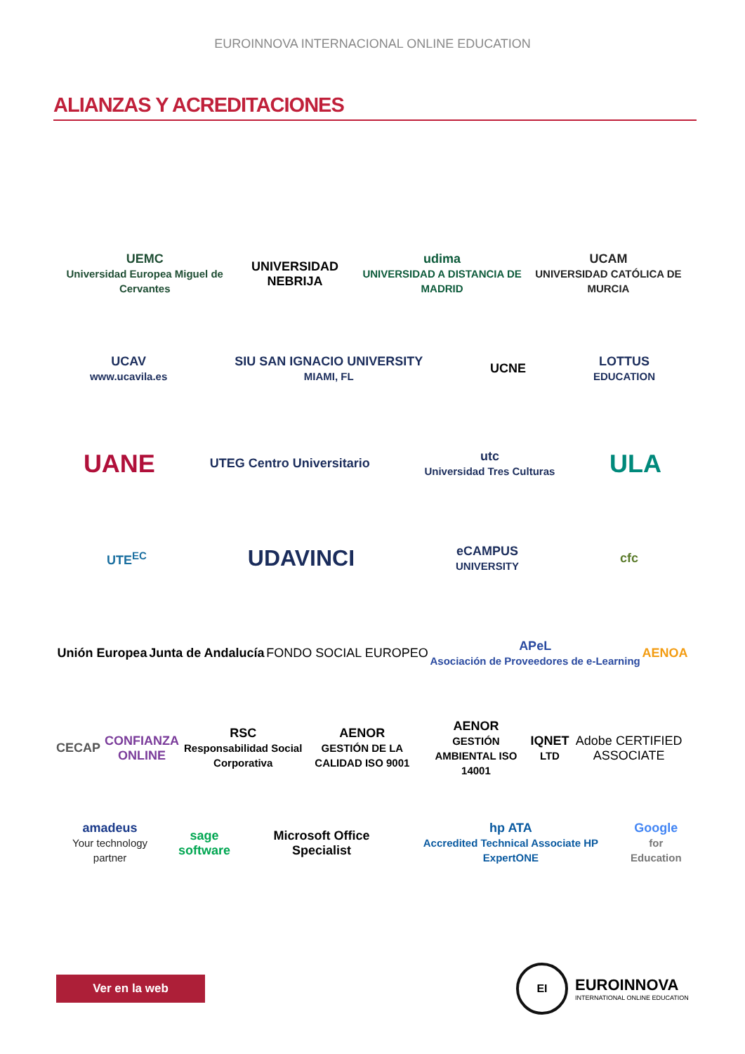EUROINNOVA INTERNACIONAL ONLINE EDUCATION
ALIANZAS Y ACREDITACIONES
UEMC
Universidad Europea Miguel de Cervantes
UNIVERSIDAD NEBRIJA
udima
UNIVERSIDAD A DISTANCIA DE MADRID
UCAM
UNIVERSIDAD CATÓLICA DE MURCIA
UCAV
www.ucavila.es
SIU SAN IGNACIO UNIVERSITY
MIAMI, FL
UCNE
LOTTUS
EDUCATION
UANE
UTEG Centro Universitario
utc
Universidad Tres Culturas
ULA
UTE<sup>EC</sup>
UDAVINCI
eCAMPUS
UNIVERSITY
cfc
Unión Europea Junta de Andalucía FONDO SOCIAL EUROPEO
APeL
Asociación de Proveedores de e-Learning
AENOA
CECAP CONFIANZA ONLINE
RSC
Responsabilidad Social Corporativa
AENOR
GESTIÓN DE LA CALIDAD ISO 9001
AENOR
GESTIÓN AMBIENTAL ISO 14001
IQNET
LTD
Adobe CERTIFIED ASSOCIATE
amadeus
Your technology partner
sage software Microsoft Office Specialist
hp ATA
Accredited Technical Associate HP ExpertONE
Google
for Education
Ver en la web
EI
EUROINNOVA
INTERNATIONAL ONLINE EDUCATION